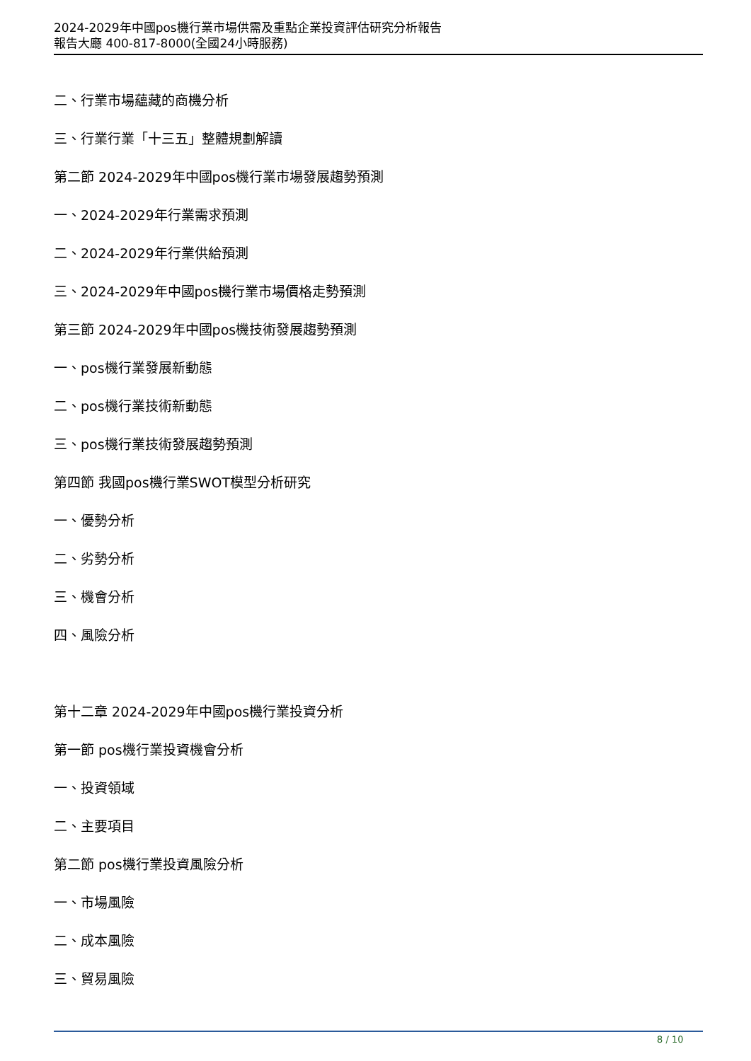2024-2029年中國pos機行業市場供需及重點企業投資評估研究分析報告
報告大廳 400-817-8000(全國24小時服務)
二、行業市場蘊藏的商機分析
三、行業行業「十三五」整體規劃解讀
第二節 2024-2029年中國pos機行業市場發展趨勢預測
一、2024-2029年行業需求預測
二、2024-2029年行業供給預測
三、2024-2029年中國pos機行業市場價格走勢預測
第三節 2024-2029年中國pos機技術發展趨勢預測
一、pos機行業發展新動態
二、pos機行業技術新動態
三、pos機行業技術發展趨勢預測
第四節 我國pos機行業SWOT模型分析研究
一、優勢分析
二、劣勢分析
三、機會分析
四、風險分析
第十二章 2024-2029年中國pos機行業投資分析
第一節 pos機行業投資機會分析
一、投資領域
二、主要項目
第二節 pos機行業投資風險分析
一、市場風險
二、成本風險
三、貿易風險
8 / 10